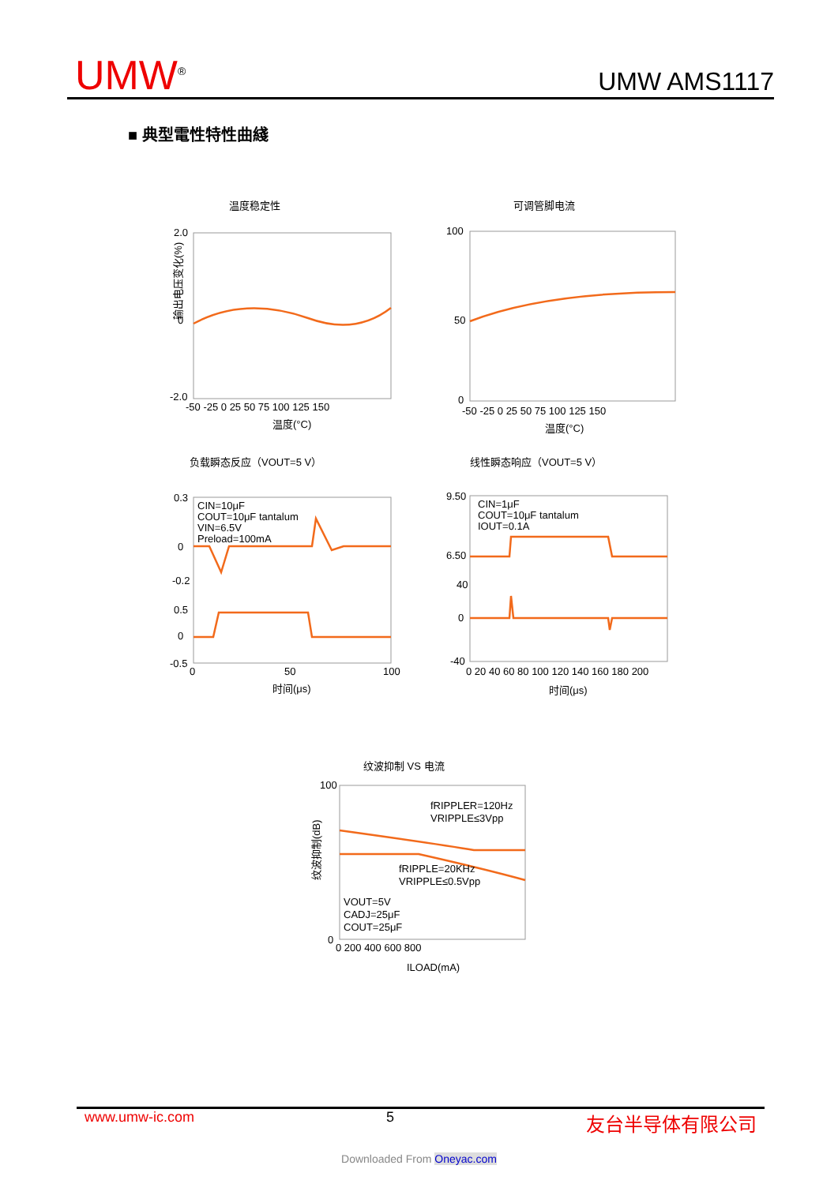UMW<sup>®</sup> UMW AMS1117
■ 典型電性特性曲綫
温度稳定性
可调管脚电流
输出电压变化(%)
2.0
0
-2.0
-50 -25 0 25 50 75 100 125 150
温度(°C)
100
50
0
-50 -25 0 25 50 75 100 125 150
温度(°C)
负载瞬态反应（VOUT=5 V）
线性瞬态响应（VOUT=5 V）
CIN=10μF
COUT=10μF tantalum
VIN=6.5V
Preload=100mA
CIN=1μF
COUT=10μF tantalum
IOUT=0.1A
0.3
0
-0.2
0.5
0
-0.5
0
50
100
时间(μs)
9.50
6.50
40
0
-40
0 20 40 60 80 100 120 140 160 180 200
时间(μs)
纹波抑制 VS 电流
fRIPPLER=120Hz
VRIPPLE≤3Vpp
fRIPPLE=20KHz
VRIPPLE≤0.5Vpp
VOUT=5V
CADJ=25μF
COUT=25μF
100
0
0 200 400 600 800
ILOAD(mA)
纹波抑制(dB)
www.umw-ic.com 5 友台半导体有限公司
Downloaded From Oneyac.com